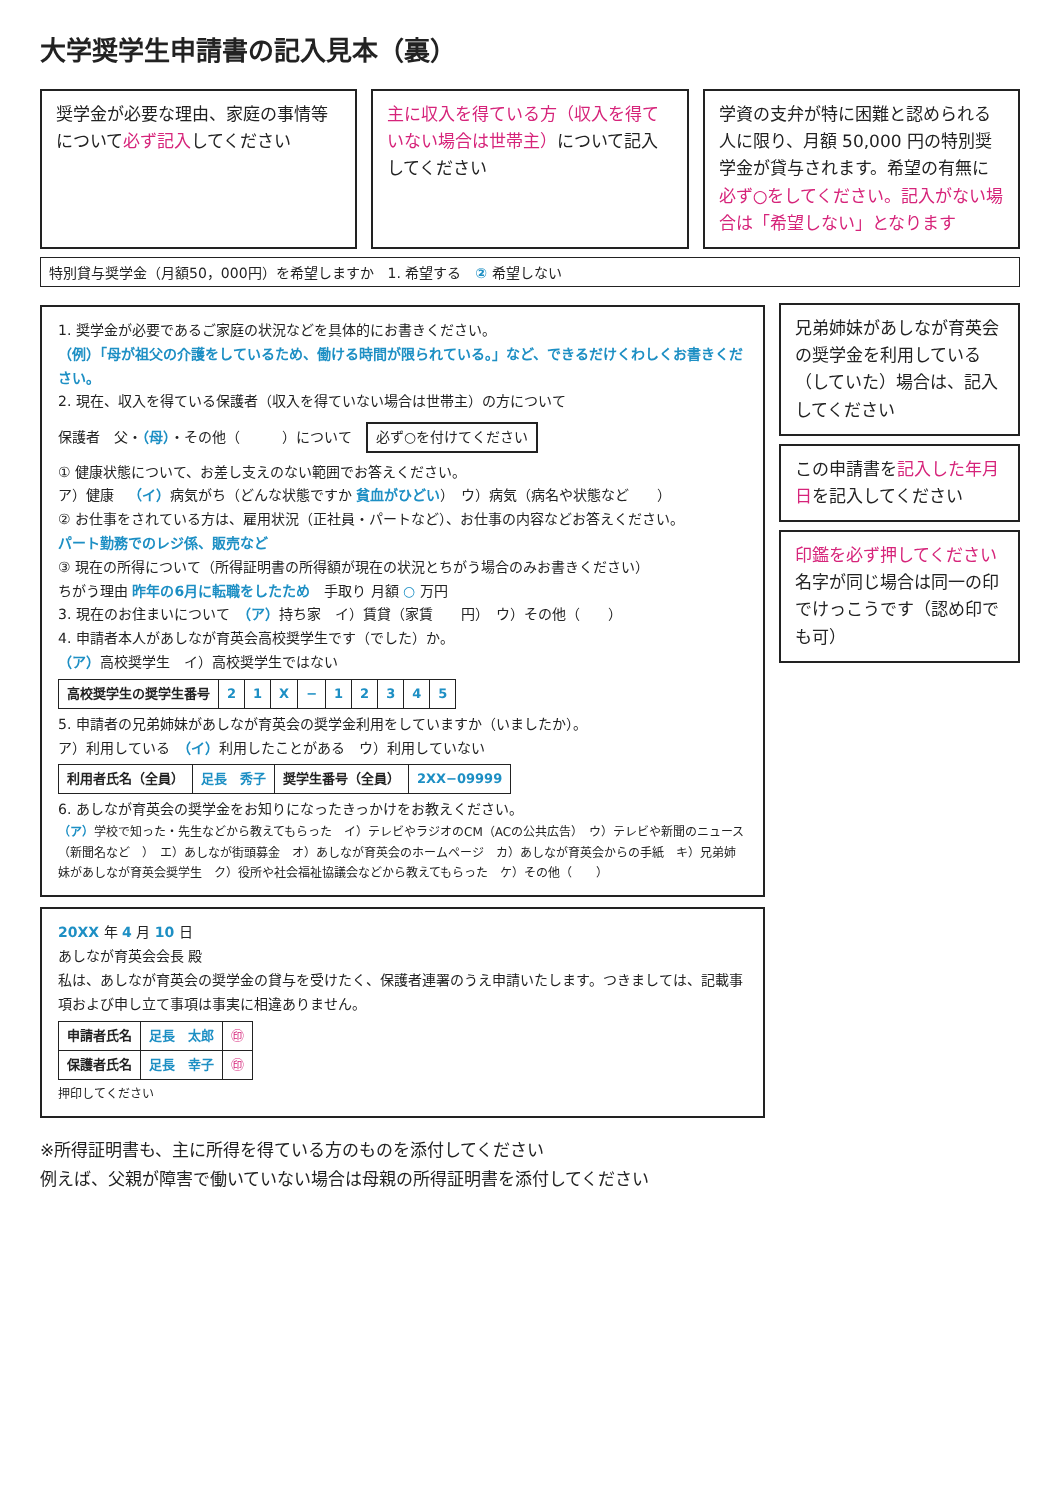大学奨学生申請書の記入見本（裏）
奨学金が必要な理由、家庭の事情等について必ず記入してください
主に収入を得ている方（収入を得ていない場合は世帯主）について記入してください
学資の支弁が特に困難と認められる人に限り、月額 50,000 円の特別奨学金が貸与されます。希望の有無に必ず○をしてください。記入がない場合は「希望しない」となります
特別貸与奨学金（月額50，000円）を希望しますか　1. 希望する　② 希望しない
1. 奨学金が必要であるご家庭の状況などを具体的にお書きください。
（例）「母が祖父の介護をしているため、働ける時間が限られている。」など、できるだけくわしくお書きください。
2. 現在、収入を得ている保護者（収入を得ていない場合は世帯主）の方について
保護者　父・（母）・その他（　　　）について　必ず○を付けてください
① 健康状態について、お差し支えのない範囲でお答えください。
ア）健康　（イ）病気がち（どんな状態ですか 貧血がひどい）　ウ）病気（病名や状態など　　）
② お仕事をされている方は、雇用状況（正社員・パートなど）、お仕事の内容などお答えください。
パート勤務でのレジ係、販売など
③ 現在の所得について（所得証明書の所得額が現在の状況とちがう場合のみお書きください）
ちがう理由 昨年の6月に転職をしたため　手取り 月額 ○ 万円
3. 現在のお住まいについて　（ア）持ち家　イ）賃貸（家賃　　円）　ウ）その他（　　）
4. 申請者本人があしなが育英会高校奨学生です（でした）か。
（ア）高校奨学生　イ）高校奨学生ではない
| 高校奨学生の奨学生番号 | 2 | 1 | X | − | 1 | 2 | 3 | 4 | 5 |
5. 申請者の兄弟姉妹があしなが育英会の奨学金利用をしていますか（いましたか）。
ア）利用している　（イ）利用したことがある　ウ）利用していない
| 利用者氏名（全員） | 足長 秀子 | 奨学生番号（全員） | 2XX−09999 |
6. あしなが育英会の奨学金をお知りになったきっかけをお教えください。
（ア）学校で知った・先生などから教えてもらった　イ）テレビやラジオのCM（ACの公共広告）　ウ）テレビや新聞のニュース（新聞名など　）　エ）あしなが街頭募金　オ）あしなが育英会のホームページ　カ）あしなが育英会からの手紙　キ）兄弟姉妹があしなが育英会奨学生　ク）役所や社会福祉協議会などから教えてもらった　ケ）その他（　　）
20XX 年 4 月 10 日
あしなが育英会会長 殿
私は、あしなが育英会の奨学金の貸与を受けたく、保護者連署のうえ申請いたします。つきましては、記載事項および申し立て事項は事実に相違ありません。
| 申請者氏名 | 足長 太郎 | ㊞ |
| 保護者氏名 | 足長 幸子 | ㊞ |
押印してください
兄弟姉妹があしなが育英会の奨学金を利用している（していた）場合は、記入してください
この申請書を記入した年月日を記入してください
印鑑を必ず押してください
名字が同じ場合は同一の印でけっこうです（認め印でも可）
※所得証明書も、主に所得を得ている方のものを添付してください
例えば、父親が障害で働いていない場合は母親の所得証明書を添付してください